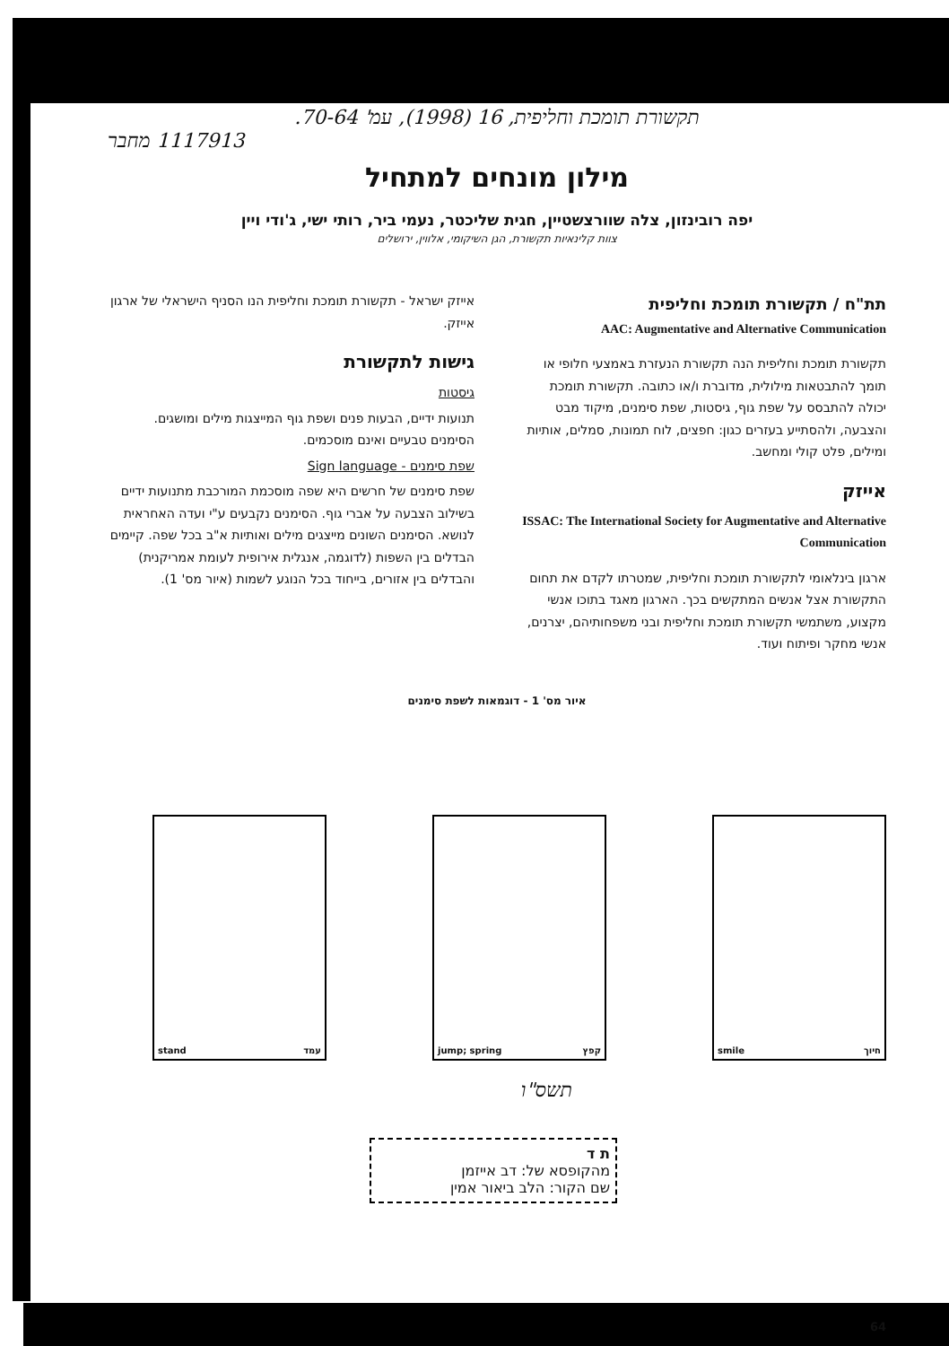תקשורת תומכת וחליפית, 16 (1998), עמ' 70-64.
1117913 מחבר
מילון מונחים למתחיל
יפה רובינזון, צלה שוורצשטיין, חגית שליכטר, נעמי ביר, רותי ישי, ג'ודי ויין
צוות קלינאיות תקשורת, הגן השיקומי, אלווין, ירושלים
תת"ח / תקשורת תומכת וחליפית
AAC: Augmentative and Alternative Communication
תקשורת תומכת וחליפית הנה תקשורת הנעזרת באמצעי חלופי או תומך להתבטאות מילולית, מדוברת ו/או כתובה. תקשורת תומכת יכולה להתבסס על שפת גוף, גיסטות, שפת סימנים, מיקוד מבט והצבעה, ולהסתייע בעזרים כגון: חפצים, לוח תמונות, סמלים, אותיות ומילים, פלט קולי ומחשב.
אייזק
ISSAC: The International Society for Augmentative and Alternative Communication
ארגון בינלאומי לתקשורת תומכת וחליפית, שמטרתו לקדם את תחום התקשורת אצל אנשים המתקשים בכך. הארגון מאגד בתוכו אנשי מקצוע, משתמשי תקשורת תומכת וחליפית ובני משפחותיהם, יצרנים, אנשי מחקר ופיתוח ועוד.
אייזק ישראל - תקשורת תומכת וחליפית הנו הסניף הישראלי של ארגון אייזק.
גישות לתקשורת
גיסטות
תנועות ידיים, הבעות פנים ושפת גוף המייצגות מילים ומושגים. הסימנים טבעיים ואינם מוסכמים.
שפת סימנים - Sign language
שפת סימנים של חרשים היא שפה מוסכמת המורכבת מתנועות ידיים בשילוב הצבעה על אברי גוף. הסימנים נקבעים ע"י ועדה האחראית לנושא. הסימנים השונים מייצגים מילים ואותיות א"ב בכל שפה. קיימים הבדלים בין השפות (לדוגמה, אנגלית אירופית לעומת אמריקנית) והבדלים בין אזורים, בייחוד בכל הנוגע לשמות (איור מס' 1).
איור מס' 1 - דוגמאות לשפת סימנים
חיוך smile קפץ jump; spring עמד stand
תשס"ו
ת ד
מהקופסא של: דב אייזמן
שם הקור: הלב ביאור אמין
64